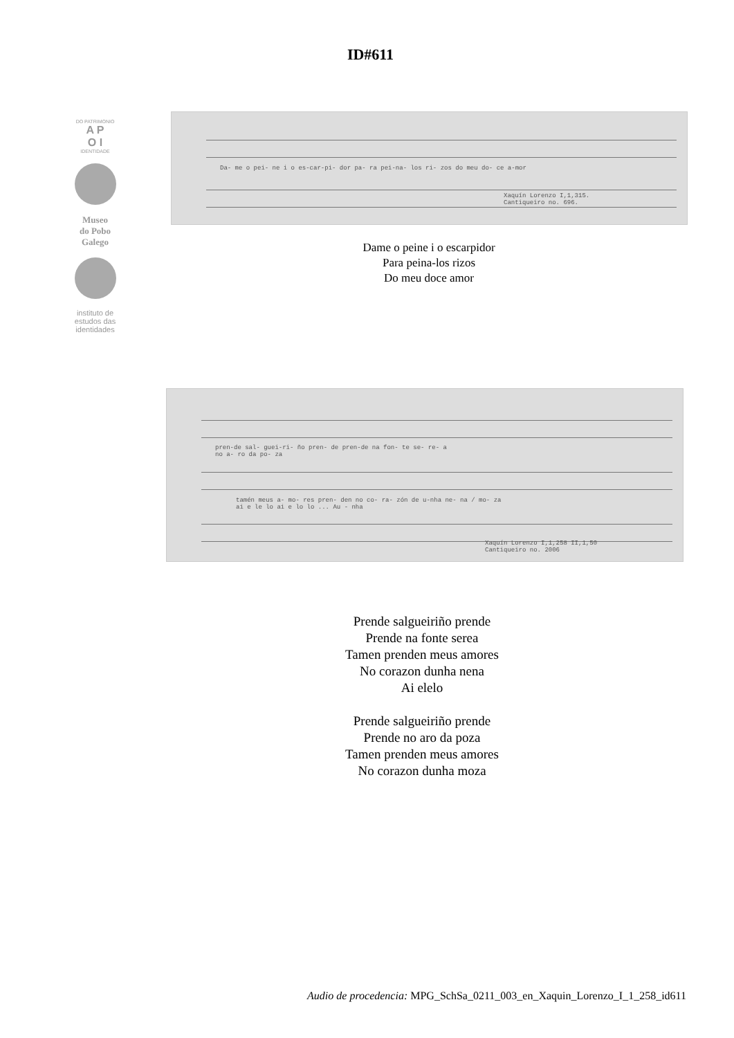ID#611
DO PATRIMONIO
A P
O I
IDENTIDADE
Museo
do Pobo
Galego
instituto de
estudos das
identidades
Da- me o pei- ne i o es-car-pi- dor pa- ra pei-na- los ri- zos do meu do- ce a-mor
Xaquín Lorenzo I,1,315.
Cantiqueiro no. 696.
Dame o peine i o escarpidor
Para peina-los rizos
Do meu doce amor
pren-de sal- guei-ri- ño pren- de pren-de na fon- te se- re- a
no a- ro da po- za
tamén meus a- mo- res pren- den no co- ra- zón de u-nha ne- na / mo- za
ai e le lo ai e lo lo ... Au - nha
Xaquín Lorenzo I,1,258 II,1,50
Cantiqueiro no. 2006
Prende salgueiriño prende
Prende na fonte serea
Tamen prenden meus amores
No corazon dunha nena
Ai elelo
Prende salgueiriño prende
Prende no aro da poza
Tamen prenden meus amores
No corazon dunha moza
Audio de procedencia: MPG_SchSa_0211_003_en_Xaquin_Lorenzo_I_1_258_id611